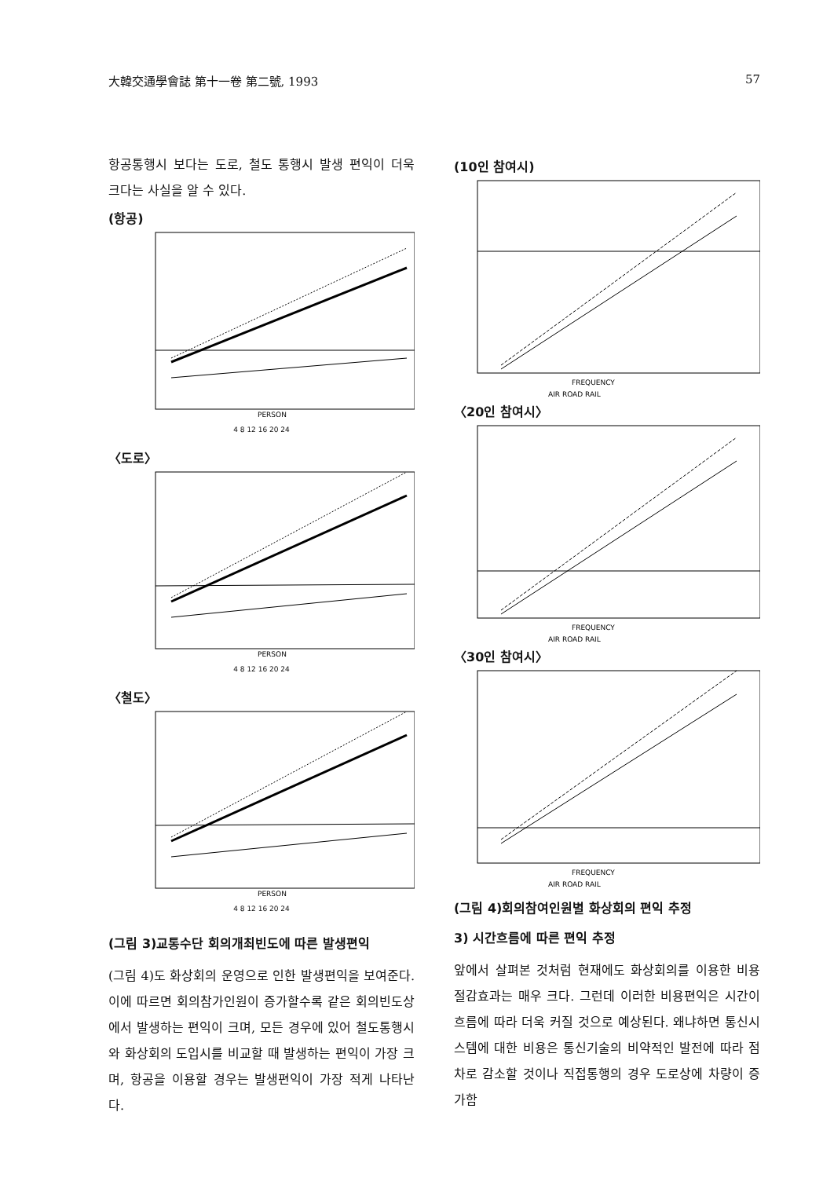大韓交通學會誌 第十一卷 第二號, 1993 57
항공통행시 보다는 도로, 철도 통행시 발생 편익이 더욱 크다는 사실을 알 수 있다.
(항공)
PERSON
4 8 12 16 20 24
〈도로〉
PERSON
4 8 12 16 20 24
〈철도〉
PERSON
4 8 12 16 20 24
(그림 3)교통수단 회의개최빈도에 따른 발생편익
(그림 4)도 화상회의 운영으로 인한 발생편익을 보여준다. 이에 따르면 회의참가인원이 증가할수록 같은 회의빈도상에서 발생하는 편익이 크며, 모든 경우에 있어 철도통행시와 화상회의 도입시를 비교할 때 발생하는 편익이 가장 크며, 항공을 이용할 경우는 발생편익이 가장 적게 나타난다.
(10인 참여시)
FREQUENCY
AIR ROAD RAIL
〈20인 참여시〉
FREQUENCY
AIR ROAD RAIL
〈30인 참여시〉
FREQUENCY
AIR ROAD RAIL
(그림 4)회의참여인원별 화상회의 편익 추정
3) 시간흐름에 따른 편익 추정
앞에서 살펴본 것처럼 현재에도 화상회의를 이용한 비용절감효과는 매우 크다. 그런데 이러한 비용편익은 시간이 흐름에 따라 더욱 커질 것으로 예상된다. 왜냐하면 통신시스템에 대한 비용은 통신기술의 비약적인 발전에 따라 점차로 감소할 것이나 직접통행의 경우 도로상에 차량이 증가함